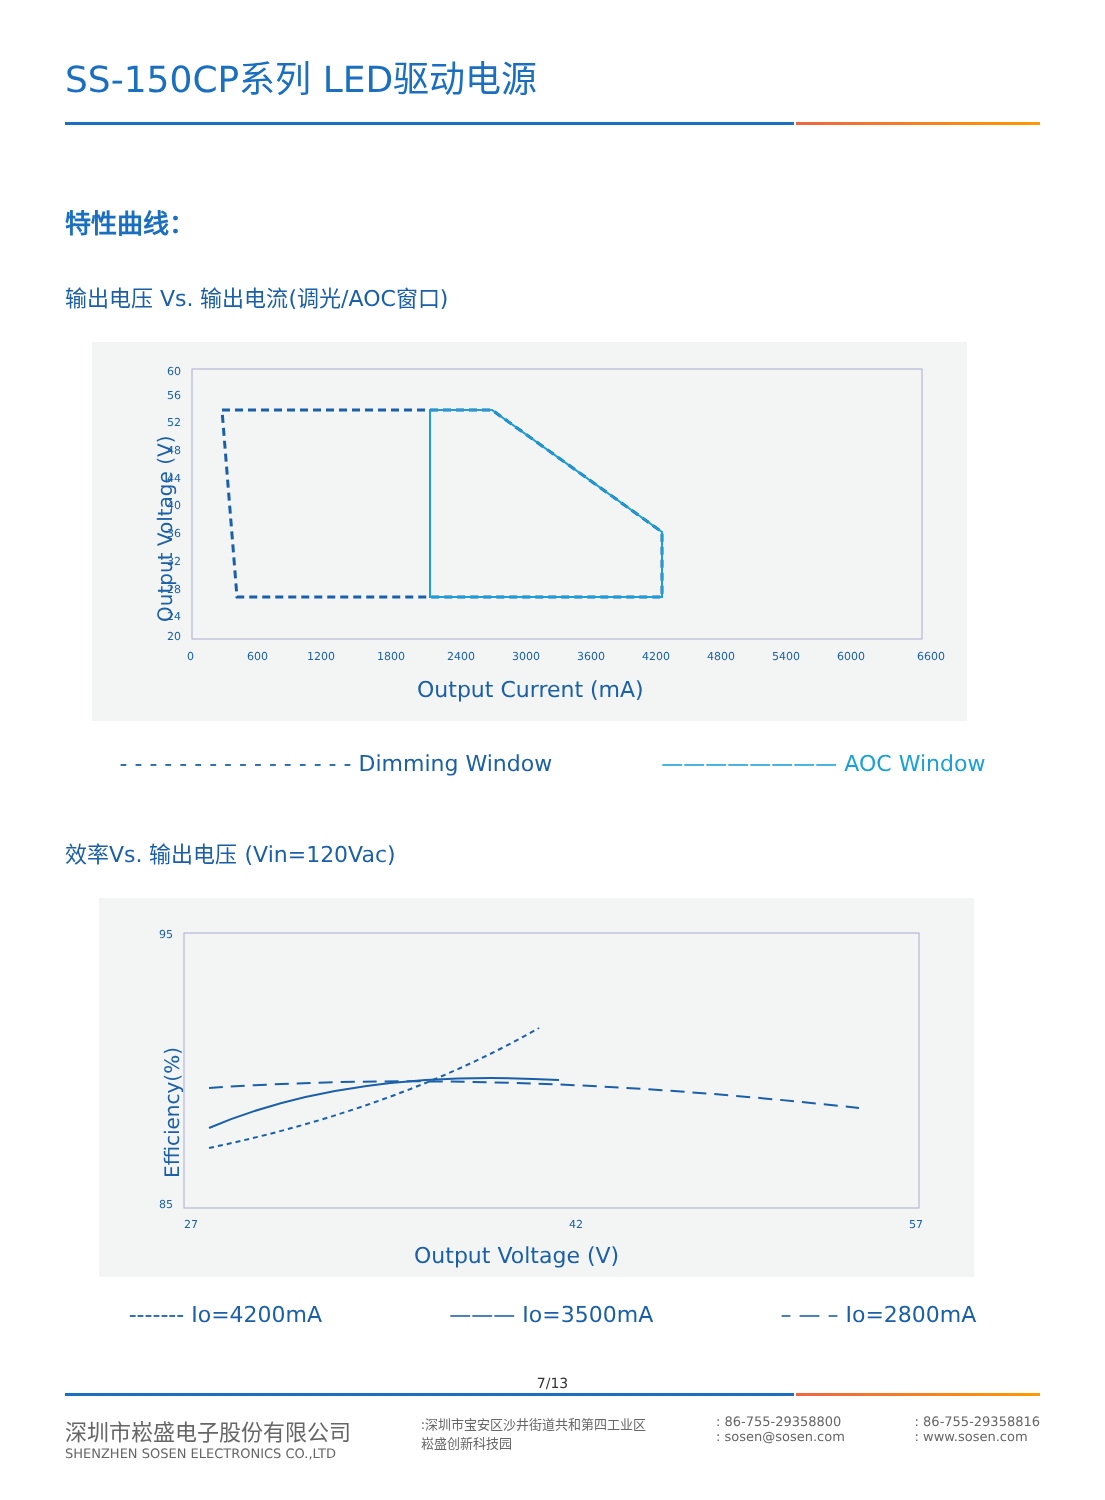SS-150CP系列 LED驱动电源
特性曲线：
输出电压 Vs. 输出电流(调光/AOC窗口)
Output Voltage (V)
60
56
52
48
44
40
36
32
28
24
20
0
600
1200
1800
2400
3000
3600
4200
4800
5400
6000
6600
Output Current (mA)
- - - - - - - - - - - - - - - - Dimming Window ———————— AOC Window
效率Vs. 输出电压 (Vin=120Vac)
Efficiency(%)
95
85
27
42
57
Output Voltage (V)
------- Io=4200mA ——— Io=3500mA – — – Io=2800mA
7/13
深圳市崧盛电子股份有限公司
SHENZHEN SOSEN ELECTRONICS CO.,LTD
:深圳市宝安区沙井街道共和第四工业区
崧盛创新科技园
: 86-755-29358800
: sosen@sosen.com
: 86-755-29358816
: www.sosen.com